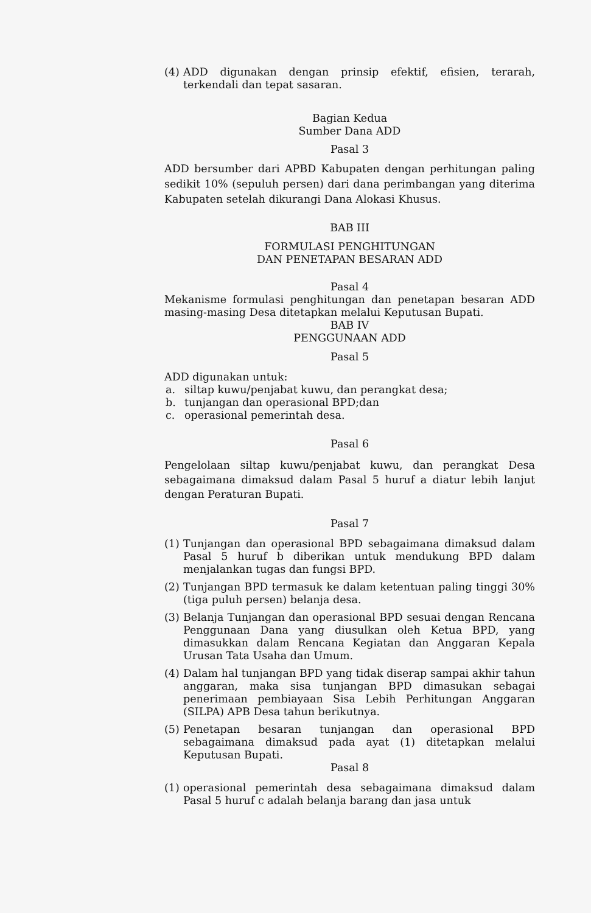(4) ADD digunakan dengan prinsip efektif, efisien, terarah, terkendali dan tepat sasaran.
Bagian Kedua
Sumber Dana ADD
Pasal 3
ADD bersumber dari APBD Kabupaten dengan perhitungan paling sedikit 10% (sepuluh persen) dari dana perimbangan yang diterima Kabupaten setelah dikurangi Dana Alokasi Khusus.
BAB III
FORMULASI PENGHITUNGAN
DAN PENETAPAN BESARAN ADD
Pasal 4
Mekanisme formulasi penghitungan dan penetapan besaran ADD masing-masing Desa ditetapkan melalui Keputusan Bupati.
BAB IV
PENGGUNAAN ADD
Pasal 5
ADD digunakan untuk:
a. siltap kuwu/penjabat kuwu, dan perangkat desa;
b. tunjangan dan operasional BPD;dan
c. operasional pemerintah desa.
Pasal 6
Pengelolaan siltap kuwu/penjabat kuwu, dan perangkat Desa sebagaimana dimaksud dalam Pasal 5 huruf a diatur lebih lanjut dengan Peraturan Bupati.
Pasal 7
(1) Tunjangan dan operasional BPD sebagaimana dimaksud dalam Pasal 5 huruf b diberikan untuk mendukung BPD dalam menjalankan tugas dan fungsi BPD.
(2) Tunjangan BPD termasuk ke dalam ketentuan paling tinggi 30% (tiga puluh persen) belanja desa.
(3) Belanja Tunjangan dan operasional BPD sesuai dengan Rencana Penggunaan Dana yang diusulkan oleh Ketua BPD, yang dimasukkan dalam Rencana Kegiatan dan Anggaran Kepala Urusan Tata Usaha dan Umum.
(4) Dalam hal tunjangan BPD yang tidak diserap sampai akhir tahun anggaran, maka sisa tunjangan BPD dimasukan sebagai penerimaan pembiayaan Sisa Lebih Perhitungan Anggaran (SILPA) APB Desa tahun berikutnya.
(5) Penetapan besaran tunjangan dan operasional BPD sebagaimana dimaksud pada ayat (1) ditetapkan melalui Keputusan Bupati.
Pasal 8
(1) operasional pemerintah desa sebagaimana dimaksud dalam Pasal 5 huruf c adalah belanja barang dan jasa untuk